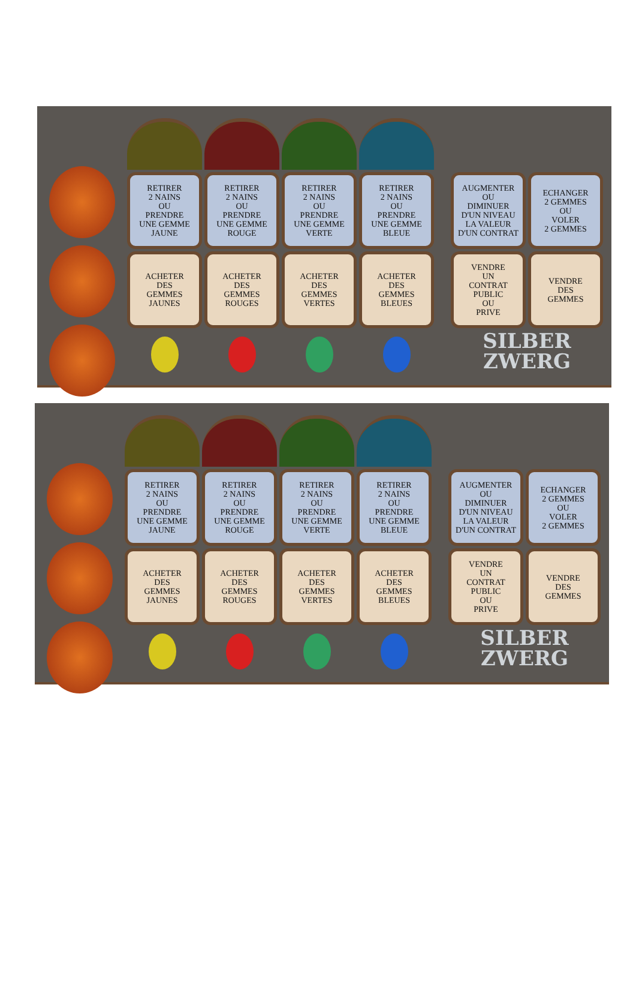RETIRER
2 NAINS
OU
PRENDRE
UNE GEMME
JAUNE
RETIRER
2 NAINS
OU
PRENDRE
UNE GEMME
ROUGE
RETIRER
2 NAINS
OU
PRENDRE
UNE GEMME
VERTE
RETIRER
2 NAINS
OU
PRENDRE
UNE GEMME
BLEUE
AUGMENTER
OU
DIMINUER
D'UN NIVEAU
LA VALEUR
D'UN CONTRAT
ECHANGER
2 GEMMES
OU
VOLER
2 GEMMES
ACHETER
DES
GEMMES
JAUNES
ACHETER
DES
GEMMES
ROUGES
ACHETER
DES
GEMMES
VERTES
ACHETER
DES
GEMMES
BLEUES
VENDRE
UN
CONTRAT
PUBLIC
OU
PRIVE
VENDRE
DES
GEMMES
SILBER
ZWERG
RETIRER
2 NAINS
OU
PRENDRE
UNE GEMME
JAUNE
RETIRER
2 NAINS
OU
PRENDRE
UNE GEMME
ROUGE
RETIRER
2 NAINS
OU
PRENDRE
UNE GEMME
VERTE
RETIRER
2 NAINS
OU
PRENDRE
UNE GEMME
BLEUE
AUGMENTER
OU
DIMINUER
D'UN NIVEAU
LA VALEUR
D'UN CONTRAT
ECHANGER
2 GEMMES
OU
VOLER
2 GEMMES
ACHETER
DES
GEMMES
JAUNES
ACHETER
DES
GEMMES
ROUGES
ACHETER
DES
GEMMES
VERTES
ACHETER
DES
GEMMES
BLEUES
VENDRE
UN
CONTRAT
PUBLIC
OU
PRIVE
VENDRE
DES
GEMMES
SILBER
ZWERG